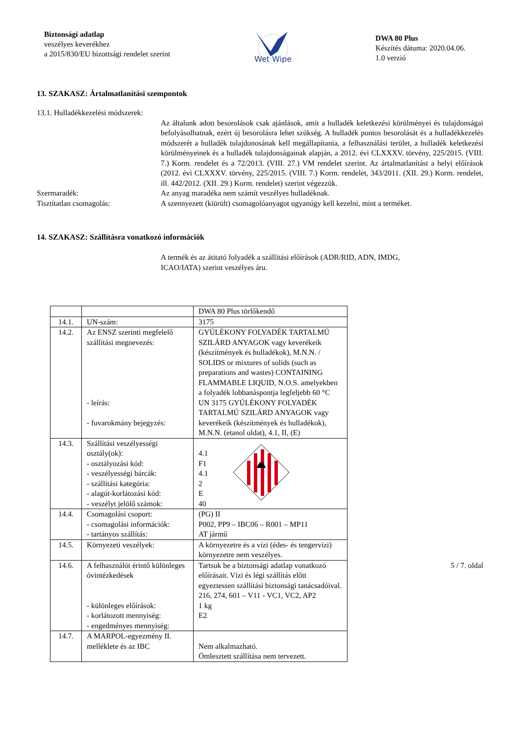Biztonsági adatlap
veszélyes keverékhez
a 2015/830/EU bizottsági rendelet szerint
Wet Wipe
DWA 80 Plus
Készítés dátuma: 2020.04.06.
1.0 verzió
13. SZAKASZ: Ártalmatlanítási szempontok
13.1. Hulladékkezelési módszerek:
Az általunk adott besorolások csak ajánlások, amit a hulladék keletkezési körülményei és tulajdonságai befolyásolhatnak, ezért új besorolásra lehet szükség. A hulladék pontos besorolását és a hulladékkezelés módszerét a hulladék tulajdonosának kell megállapítania, a felhasználási terület, a hulladék keletkezési körülményeinek és a hulladék tulajdonságainak alapján, a 2012. évi CLXXXV. törvény, 225/2015. (VIII. 7.) Korm. rendelet és a 72/2013. (VIII. 27.) VM rendelet szerint. Az ártalmatlanítást a helyi előírások (2012. évi CLXXXV. törvény, 225/2015. (VIII. 7.) Korm. rendelet, 343/2011. (XII. 29.) Korm. rendelet, ill. 442/2012. (XII. 29.) Korm. rendelet) szerint végezzük.
Szermaradék: Az anyag maradéka nem számít veszélyes hulladéknak.
Tisztítatlan csomagolás: A szennyezett (kiürült) csomagolóanyagot ugyanúgy kell kezelni, mint a terméket.
14. SZAKASZ: Szállításra vonatkozó információk
A termék és az átitató folyadék a szállítási előírások (ADR/RID, ADN, IMDG,
ICAO/IATA) szerint veszélyes áru.
| | | DWA 80 Plus törlőkendő |
| 14.1. | UN-szám: | 3175 |
| 14.2. | Az ENSZ szerinti megfelelő szállítási megnevezés: - leírás: - fuvarokmány bejegyzés: | GYÚLÉKONY FOLYADÉK TARTALMÚ SZILÁRD ANYAGOK vagy keverékeik (készítmények és hulladékok), M.N.N. / SOLIDS or mixtures of solids (such as preparations and wastes) CONTAINING FLAMMABLE LIQUID, N.O.S. amelyekben a folyadék lobbanáspontja legfeljebb 60 °C UN 3175 GYÚLÉKONY FOLYADÉK TARTALMÚ SZILÁRD ANYAGOK vagy keverékeik (készítmények és hulladékok), M.N.N. (etanol oldat), 4.1, II, (E) |
| 14.3. | Szállítási veszélyességi osztály(ok): - osztályozási kód: - veszélyességi bárcák: - szállítási kategória: - alagút-korlátozási kód: - veszélyt jelölő számok: | 4.1 F1 4.1 2 E 40 |
| 14.4. | Csomagolási csoport: - csomagolási információk: - tartányos szállítás: | (PG) II P002, PP9 – IBC06 – R001 – MP11 AT jármű |
| 14.5. | Környezeti veszélyek: | A környezetre és a vízi (édes- és tengervízi) környezetre nem veszélyes. |
| 14.6. | A felhasználót érintő különleges óvintézkedések - különleges előírások: - korlátozott mennyiség: - engedményes mennyiség: | Tartsuk be a biztonsági adatlap vonatkozó előírásait. Vízi és légi szállítás előtt egyeztessen szállítási biztonsági tanácsadóival. 216, 274, 601 – V11 - VC1, VC2, AP2 1 kg E2 |
| 14.7. | A MARPOL-egyezmény II. melléklete és az IBC | Nem alkalmazható. Ömlesztett szállítása nem tervezett. |
5 / 7. oldal